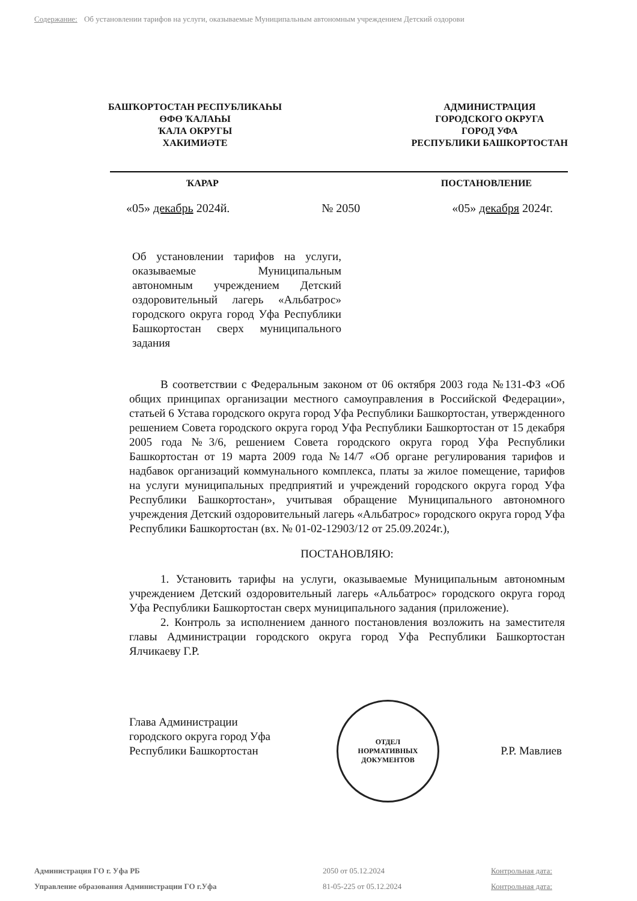Содержание: Об установлении тарифов на услуги, оказываемые Муниципальным автономным учреждением Детский оздорови
БАШҠОРТОСТАН РЕСПУБЛИКАҺЫ
ӨФӨ ҠАЛАҺЫ
ҠАЛА ОКРУГЫ
ХАКИМИӘТЕ
АДМИНИСТРАЦИЯ
ГОРОДСКОГО ОКРУГА
ГОРОД УФА
РЕСПУБЛИКИ БАШКОРТОСТАН
ҠАРАР ПОСТАНОВЛЕНИЕ
«05» декабрь 2024й. № 2050 «05» декабря 2024г.
Об установлении тарифов на услуги, оказываемые Муниципальным автономным учреждением Детский оздоровительный лагерь «Альбатрос» городского округа город Уфа Республики Башкортостан сверх муниципального задания
В соответствии с Федеральным законом от 06 октября 2003 года №131-ФЗ «Об общих принципах организации местного самоуправления в Российской Федерации», статьей 6 Устава городского округа город Уфа Республики Башкортостан, утвержденного решением Совета городского округа город Уфа Республики Башкортостан от 15 декабря 2005 года №3/6, решением Совета городского округа город Уфа Республики Башкортостан от 19 марта 2009 года №14/7 «Об органе регулирования тарифов и надбавок организаций коммунального комплекса, платы за жилое помещение, тарифов на услуги муниципальных предприятий и учреждений городского округа город Уфа Республики Башкортостан», учитывая обращение Муниципального автономного учреждения Детский оздоровительный лагерь «Альбатрос» городского округа город Уфа Республики Башкортостан (вх. № 01-02-12903/12 от 25.09.2024г.),
ПОСТАНОВЛЯЮ:
1. Установить тарифы на услуги, оказываемые Муниципальным автономным учреждением Детский оздоровительный лагерь «Альбатрос» городского округа город Уфа Республики Башкортостан сверх муниципального задания (приложение).
2. Контроль за исполнением данного постановления возложить на заместителя главы Администрации городского округа город Уфа Республики Башкортостан Ялчикаеву Г.Р.
ОТДЕЛ
НОРМАТИВНЫХ
ДОКУМЕНТОВ
Глава Администрации
городского округа город Уфа
Республики Башкортостан
Р.Р. Мавлиев
Администрация ГО г. Уфа РБ 2050 от 05.12.2024 Контрольная дата: Управление образования Администрации ГО г.Уфа 81-05-225 от 05.12.2024 Контрольная дата: